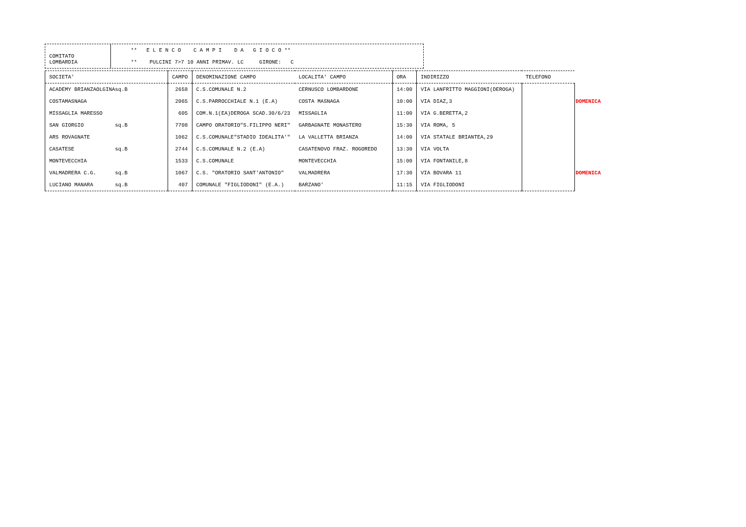COMITATO
LOMBARDIA
** E L E N C O C A M P I D A G I O C O ** ** PULCINI 7>7 10 ANNI PRIMAV. LC GIRONE: C
| SOCIETA' | CAMPO | DENOMINAZIONE CAMPO | LOCALITA' CAMPO | ORA | INDIRIZZO | TELEFONO | |
| --- | --- | --- | --- | --- | --- | --- | --- |
| ACADEMY BRIANZAOLGINAsq.B | 2658 | C.S.COMUNALE N.2 | CERNUSCO LOMBARDONE | 14:00 | VIA LANFRITTO MAGGIONI(DEROGA) | | |
| COSTAMASNAGA | 2065 | C.S.PARROCCHIALE N.1 (E.A) | COSTA MASNAGA | 10:00 | VIA DIAZ,3 | | DOMENICA |
| MISSAGLIA MARESSO | 605 | COM.N.1(EA)DEROGA SCAD.30/6/23 | MISSAGLIA | 11:00 | VIA G.BERETTA,2 | | |
| SAN GIORGIO sq.B | 7708 | CAMPO ORATORIO"S.FILIPPO NERI" | GARBAGNATE MONASTERO | 15:30 | VIA ROMA, 5 | | |
| ARS ROVAGNATE | 1062 | C.S.COMUNALE"STADIO IDEALITA'" | LA VALLETTA BRIANZA | 14:00 | VIA STATALE BRIANTEA,29 | | |
| CASATESE sq.B | 2744 | C.S.COMUNALE N.2 (E.A) | CASATENOVO FRAZ. ROGOREDO | 13:30 | VIA VOLTA | | |
| MONTEVECCHIA | 1533 | C.S.COMUNALE | MONTEVECCHIA | 15:00 | VIA FONTANILE,8 | | |
| VALMADRERA C.G. sq.B | 1067 | C.S. "ORATORIO SANT'ANTONIO" | VALMADRERA | 17:30 | VIA BOVARA 11 | | DOMENICA |
| LUCIANO MANARA sq.B | 407 | COMUNALE "FIGLIODONI" (E.A.) | BARZANO' | 11:15 | VIA FIGLIODONI | | |